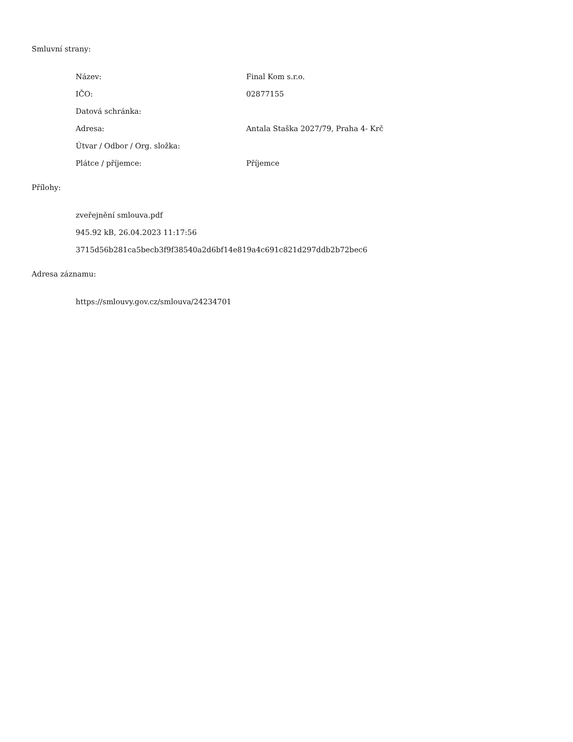Smluvní strany:
Název: Final Kom s.r.o.
IČO: 02877155
Datová schránka:
Adresa: Antala Staška 2027/79, Praha 4- Krč
Útvar / Odbor / Org. složka:
Plátce / příjemce: Příjemce
Přílohy:
zveřejnění smlouva.pdf
945.92 kB, 26.04.2023 11:17:56
3715d56b281ca5becb3f9f38540a2d6bf14e819a4c691c821d297ddb2b72bec6
Adresa záznamu:
https://smlouvy.gov.cz/smlouva/24234701